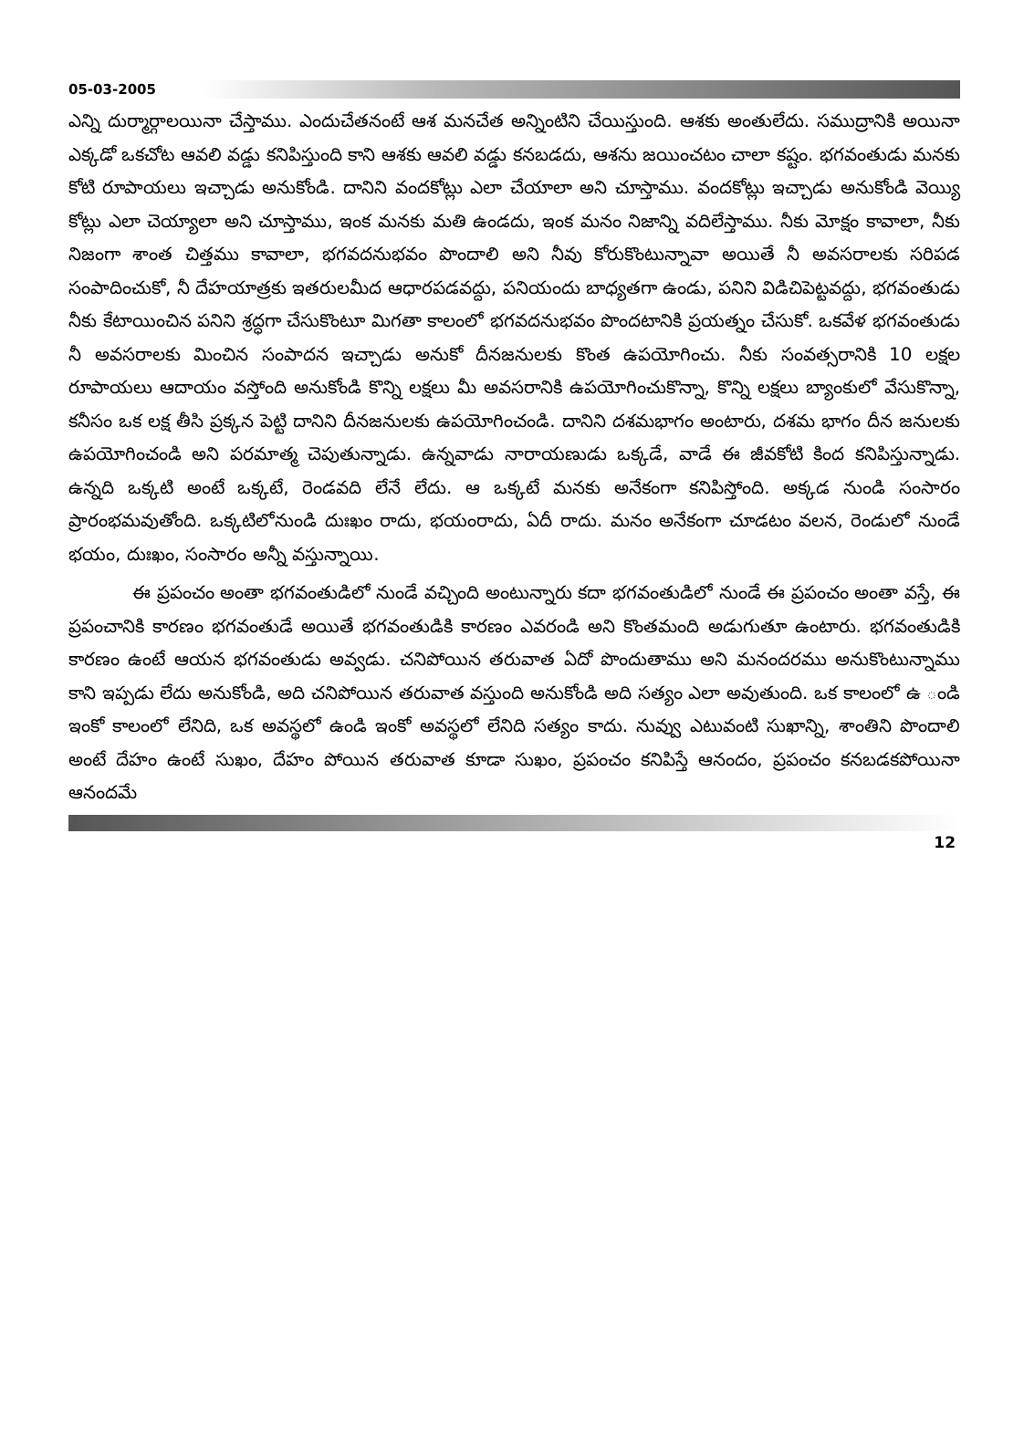05-03-2005
ఎన్ని దుర్మార్గాలయినా చేస్తాము. ఎందుచేతనంటే ఆశ మనచేత అన్నింటిని చేయిస్తుంది. ఆశకు అంతులేదు. సముద్రానికి అయినా ఎక్కడో ఒకచోట ఆవలి వడ్డు కనిపిస్తుంది కాని ఆశకు ఆవలి వడ్డు కనబడదు, ఆశను జయించటం చాలా కష్టం. భగవంతుడు మనకు కోటి రూపాయలు ఇచ్చాడు అనుకోండి. దానిని వందకోట్లు ఎలా చేయాలా అని చూస్తాము. వందకోట్లు ఇచ్చాడు అనుకోండి వెయ్యి కోట్లు ఎలా చెయ్యాలా అని చూస్తాము, ఇంక మనకు మతి ఉండదు, ఇంక మనం నిజాన్ని వదిలేస్తాము. నీకు మోక్షం కావాలా, నీకు నిజంగా శాంత చిత్తము కావాలా, భగవదనుభవం పొందాలి అని నీవు కోరుకొంటున్నావా అయితే నీ అవసరాలకు సరిపడ సంపాదించుకో, నీ దేహయాత్రకు ఇతరులమీద ఆధారపడవద్దు, పనియందు బాధ్యతగా ఉండు, పనిని విడిచిపెట్టవద్దు, భగవంతుడు నీకు కేటాయించిన పనిని శ్రద్ధగా చేసుకొంటూ మిగతా కాలంలో భగవదనుభవం పొందటానికి ప్రయత్నం చేసుకో. ఒకవేళ భగవంతుడు నీ అవసరాలకు మించిన సంపాదన ఇచ్చాడు అనుకో దీనజనులకు కొంత ఉపయోగించు. నీకు సంవత్సరానికి 10 లక్షల రూపాయలు ఆదాయం వస్తోంది అనుకోండి కొన్ని లక్షలు మీ అవసరానికి ఉపయోగించుకొన్నా, కొన్ని లక్షలు బ్యాంకులో వేసుకొన్నా, కనీసం ఒక లక్ష తీసి ప్రక్కన పెట్టి దానిని దీనజనులకు ఉపయోగించండి. దానిని దశమభాగం అంటారు, దశమ భాగం దీన జనులకు ఉపయోగించండి అని పరమాత్మ చెపుతున్నాడు. ఉన్నవాడు నారాయణుడు ఒక్కడే, వాడే ఈ జీవకోటి కింద కనిపిస్తున్నాడు. ఉన్నది ఒక్కటి అంటే ఒక్కటే, రెండవది లేనే లేదు. ఆ ఒక్కటే మనకు అనేకంగా కనిపిస్తోంది. అక్కడ నుండి సంసారం ప్రారంభమవుతోంది. ఒక్కటిలోనుండి దుఃఖం రాదు, భయంరాదు, ఏదీ రాదు. మనం అనేకంగా చూడటం వలన, రెండులో నుండే భయం, దుఃఖం, సంసారం అన్నీ వస్తున్నాయి.
ఈ ప్రపంచం అంతా భగవంతుడిలో నుండే వచ్చింది అంటున్నారు కదా భగవంతుడిలో నుండే ఈ ప్రపంచం అంతా వస్తే, ఈ ప్రపంచానికి కారణం భగవంతుడే అయితే భగవంతుడికి కారణం ఎవరండి అని కొంతమంది అడుగుతూ ఉంటారు. భగవంతుడికి కారణం ఉంటే ఆయన భగవంతుడు అవ్వడు. చనిపోయిన తరువాత ఏదో పొందుతాము అని మనందరము అనుకొంటున్నాము కాని ఇప్పడు లేదు అనుకోండి, అది చనిపోయిన తరువాత వస్తుంది అనుకోండి అది సత్యం ఎలా అవుతుంది. ఒక కాలంలో ఉ ండి ఇంకో కాలంలో లేనిది, ఒక అవస్థలో ఉండి ఇంకో అవస్థలో లేనిది సత్యం కాదు. నువ్వు ఎటువంటి సుఖాన్ని, శాంతిని పొందాలి అంటే దేహం ఉంటే సుఖం, దేహం పోయిన తరువాత కూడా సుఖం, ప్రపంచం కనిపిస్తే ఆనందం, ప్రపంచం కనబడకపోయినా ఆనందమే
12